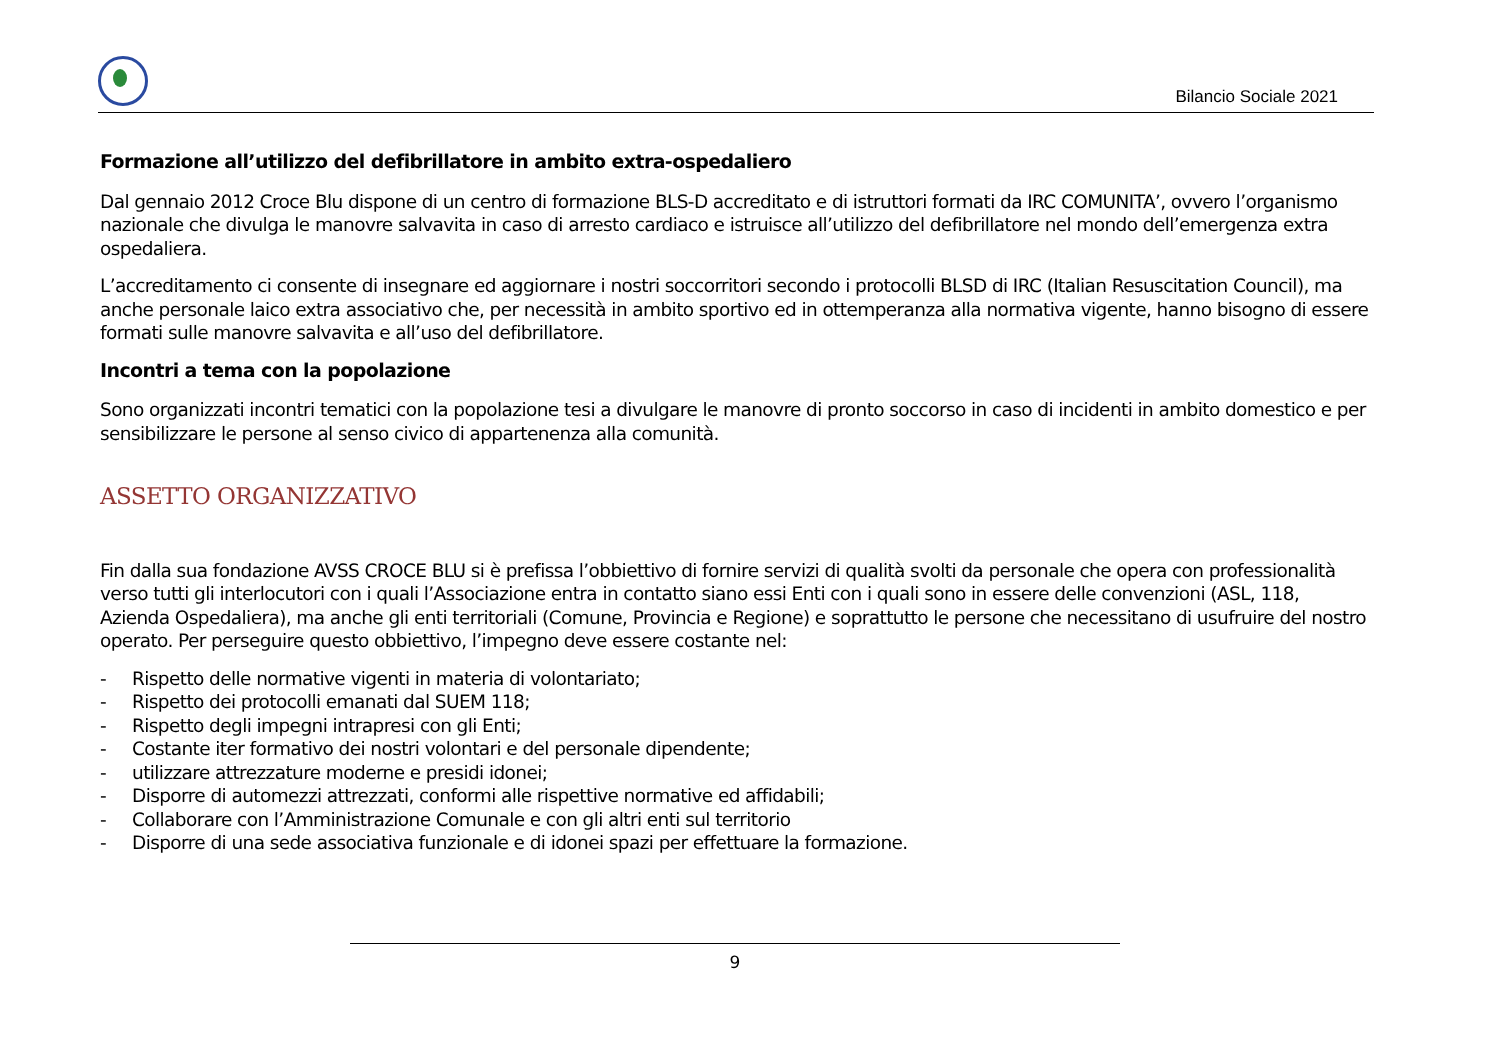Bilancio Sociale 2021
Formazione all’utilizzo del defibrillatore in ambito extra-ospedaliero
Dal gennaio 2012 Croce Blu dispone di un centro di formazione BLS-D accreditato e di istruttori formati da IRC COMUNITA’, ovvero l’organismo nazionale che divulga le manovre salvavita in caso di arresto cardiaco e istruisce all’utilizzo del defibrillatore nel mondo dell’emergenza extra ospedaliera.
L’accreditamento ci consente di insegnare ed aggiornare i nostri soccorritori secondo i protocolli BLSD di IRC (Italian Resuscitation Council), ma anche personale laico extra associativo che, per necessità in ambito sportivo ed in ottemperanza alla normativa vigente, hanno bisogno di essere formati sulle manovre salvavita e all’uso del defibrillatore.
Incontri a tema con la popolazione
Sono organizzati incontri tematici con la popolazione tesi a divulgare le manovre di pronto soccorso in caso di incidenti in ambito domestico e per sensibilizzare le persone al senso civico di appartenenza alla comunità.
ASSETTO ORGANIZZATIVO
Fin dalla sua fondazione AVSS CROCE BLU si è prefissa l’obbiettivo di fornire servizi di qualità svolti da personale che opera con professionalità verso tutti gli interlocutori con i quali l’Associazione entra in contatto siano essi Enti con i quali sono in essere delle convenzioni (ASL, 118, Azienda Ospedaliera), ma anche gli enti territoriali (Comune, Provincia e Regione) e soprattutto le persone che necessitano di usufruire del nostro operato. Per perseguire questo obbiettivo, l’impegno deve essere costante nel:
- Rispetto delle normative vigenti in materia di volontariato;
- Rispetto dei protocolli emanati dal SUEM 118;
- Rispetto degli impegni intrapresi con gli Enti;
- Costante iter formativo dei nostri volontari e del personale dipendente;
- utilizzare attrezzature moderne e presidi idonei;
- Disporre di automezzi attrezzati, conformi alle rispettive normative ed affidabili;
- Collaborare con l’Amministrazione Comunale e con gli altri enti sul territorio
- Disporre di una sede associativa funzionale e di idonei spazi per effettuare la formazione.
9